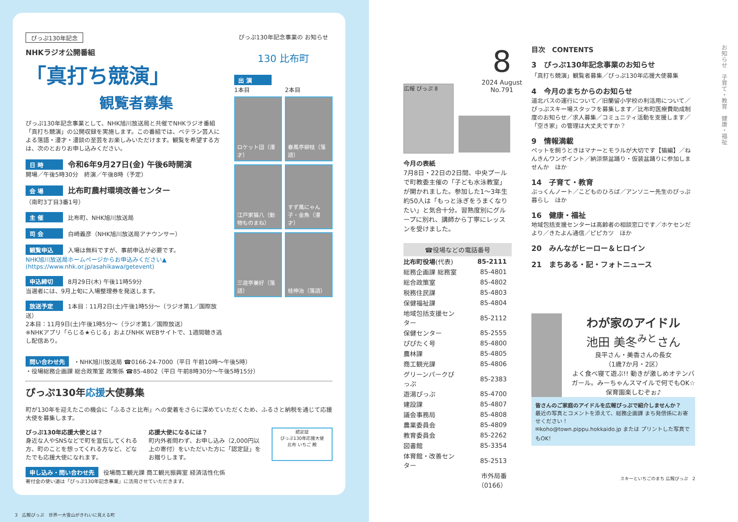ぴっぷ130年記念
NHKラジオ公開番組
「真打ち競演」
観覧者募集
ぴっぷ130年記念事業として、NHK旭川放送局と共催でNHKラジオ番組「真打ち競演」の公開収録を実施します。この番組では、ベテラン芸人による落語・漫才・漫談の至芸をお楽しみいただけます。観覧を希望する方は、次のとおりお申し込みください。
日 時 令和6年9月27日(金) 午後6時開演
開場／午後5時30分　終演／午後8時（予定）
会 場 比布町農村環境改善センター
（南町3丁目3番1号）
主 催 比布町、NHK旭川放送局
司 会 白崎義彦（NHK旭川放送局アナウンサー）
観覧申込 入場は無料ですが、事前申込が必要です。
NHK旭川放送局ホームページからお申込みください▲ (https://www.nhk.or.jp/asahikawa/getevent)
申込締切 8月29日(木) 午後11時59分
当選者には、9月上旬に入場整理券を発送します。
放送予定 1本目：11月2日(土)午後1時5分～（ラジオ第1／国際放送）
2本目：11月9日(土)午後1時5分～（ラジオ第1／国際放送）
※NHKアプリ「らじる★らじる」およびNHK WEBサイトで、1週間聴き逃し配信あり。
ぴっぷ130年記念事業の お知らせ
130 比布町
出 演
1本目
ロケット団（漫才）
江戸家猫八（動物ものまね）
三遊亭兼好（落語）
2本目
春風亭柳枝（落語）
すず風にゃん子・金魚（漫才）
桂伸治（落語）
問い合わせ先 ・NHK旭川放送局 ☎0166-24-7000（平日 午前10時～午後5時）
・役場総務企画課 総合政策室 政策係 ☎85-4802（平日 午前8時30分～午後5時15分）
ぴっぷ130年応援大使募集
町が130年を迎えたこの機会に「ふるさと比布」への愛着をさらに深めていただくため、ふるさと納税を通じて応援大使を募集します。
ぴっぷ130年応援大使とは？
身近な人やSNSなどで町を宣伝してくれる方、町のことを想ってくれる方など、どなたでも応援大使になれます。
応援大使になるには？
町内外者問わず、お申し込み（2,000円以上の寄付）をいただいた方に「認定証」をお贈りします。
認定証
ぴっぷ130年応援大使
比布 いちご 殿
申し込み・問い合わせ先 役場商工観光課 商工観光振興室 経済活性化係
寄付金の使い道は「ぴっぷ130年記念事業」に活用させていただきます。
3　広報ぴっぷ　世界一大雪山がきれいに見える町
8
2024 August
No.791
広報 ぴっぷ 8
今月の表紙
7月8日・22日の2日間、中央プールで町教委主催の「子ども水泳教室」が開かれました。参加した1～3年生約50人は「もっと泳ぎをうまくなりたい」と気合十分。習熟度別にグループに別れ、講師から丁寧にレッスンを受けました。
☎役場などの電話番号
| 比布町役場 (代表) | 85-2111 |
| 総務企画課 総務室 | 85-4801 |
| 総合政策室 | 85-4802 |
| 税務住民課 | 85-4803 |
| 保健福祉課 | 85-4804 |
| 地域包括支援センター | 85-2112 |
| 保健センター | 85-2555 |
| ぴぴたく号 | 85-4800 |
| 農林課 | 85-4805 |
| 商工観光課 | 85-4806 |
| グリーンパークぴっぷ | 85-2383 |
| 遊湯ぴっぷ | 85-4700 |
| 建設課 | 85-4807 |
| 議会事務局 | 85-4808 |
| 農業委員会 | 85-4809 |
| 教育委員会 | 85-2262 |
| 図書館 | 85-3354 |
| 体育館・改善センター | 85-2513 |
| | 市外局番（0166） |
目次　CONTENTS
3　ぴっぷ130年記念事業のお知らせ
「真打ち競演」観覧者募集／ぴっぷ130年応援大使募集
4　今月のまちからのお知らせ
道北バスの運行について／旧蘭留小学校の利活用について／ぴっぷスキー場スタッフを募集します／比布町医療費助成制度のお知らせ／求人募集／コミュニティ活動を支援します／「空き家」の管理は大丈夫ですか？
9　情報満載
ペットを飼うときはマナーとモラルが大切です【猫編】／ねんきんワンポイント／納涼祭盆踊り・仮装盆踊りに参加しませんか　ほか
14　子育て・教育
ぶっくんノート／こどものひろば／アンソニー先生のぴっぷ暮らし　ほか
16　健康・福祉
地域包括支援センターは高齢者の相談窓口です／ホケセンだより／きたよん通信／ピピカツ　ほか
20　みんながヒーロー＆ヒロイン
21　まちある・記・フォトニュース
わが家のアイドル
池田 美冬<sup>みと</sup>さん
良平さん・美香さんの長女
（1歳7か月・2区）
よく食べ寝て遊ぶ!! 動きが激しめオテンバガール。みーちゃんスマイルで何でもOK☆保育園楽しむぞぉ♪
皆さんのご家庭のアイドルを広報ぴっぷで紹介しませんか？
最近の写真とコメントを添えて、総務企画課 まち発信係にお寄せください！
✉koho@town.pippu.hokkaido.jp または プリントした写真でもOK！
スキーといちごのまち 広報ぴっぷ　2
お知らせ　子育て・教育　健康・福祉